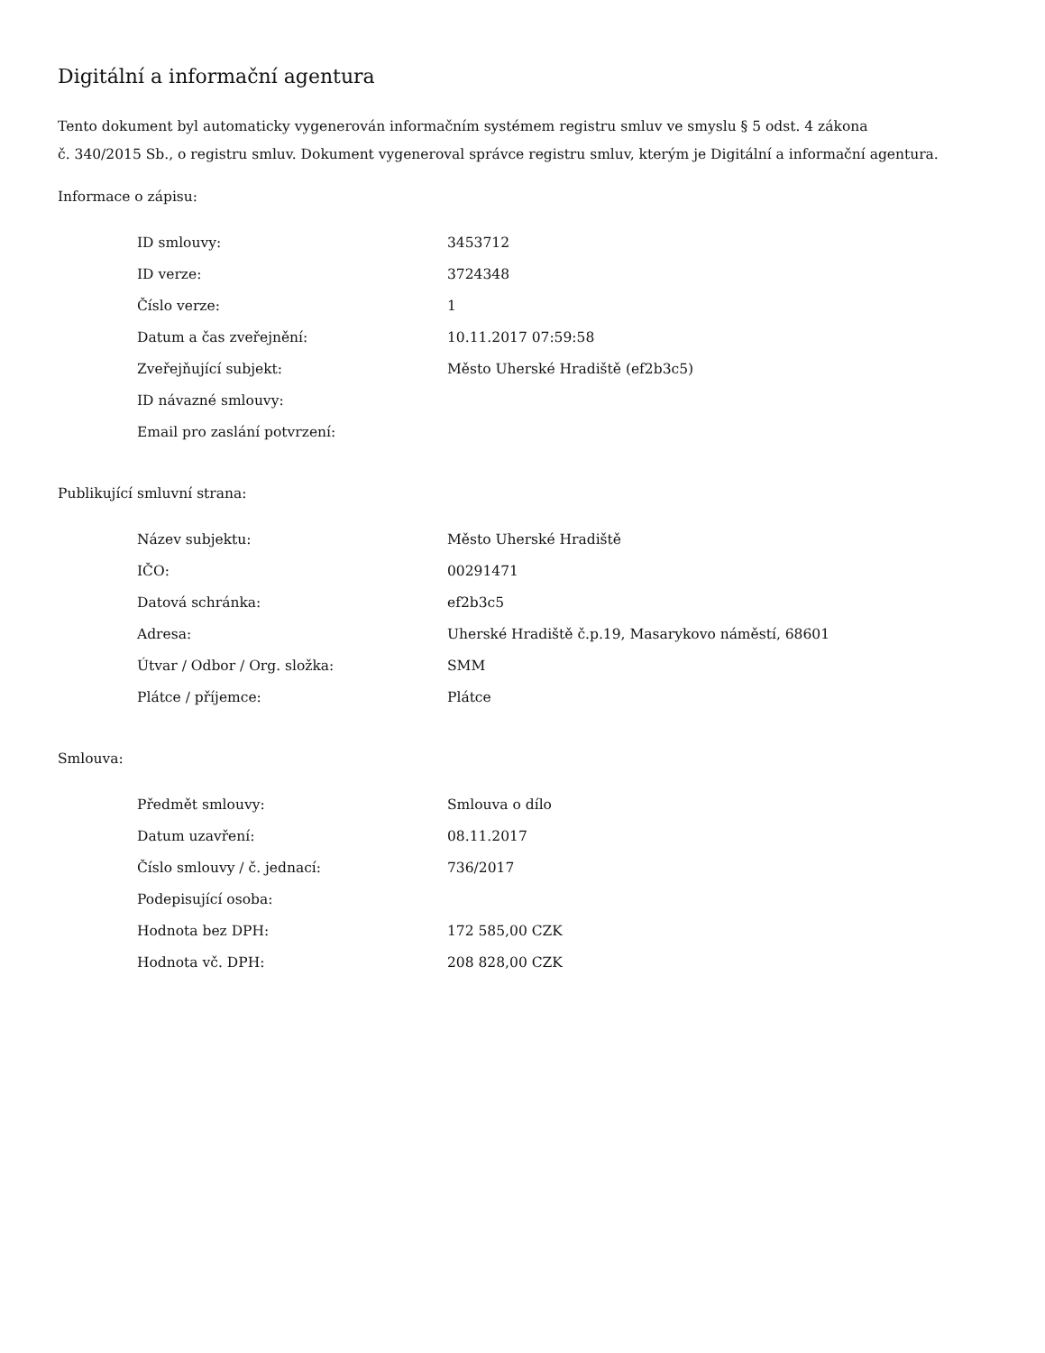Digitální a informační agentura
Tento dokument byl automaticky vygenerován informačním systémem registru smluv ve smyslu § 5 odst. 4 zákona
č. 340/2015 Sb., o registru smluv. Dokument vygeneroval správce registru smluv, kterým je Digitální a informační agentura.
Informace o zápisu:
| ID smlouvy: | 3453712 |
| ID verze: | 3724348 |
| Číslo verze: | 1 |
| Datum a čas zveřejnění: | 10.11.2017 07:59:58 |
| Zveřejňující subjekt: | Město Uherské Hradiště (ef2b3c5) |
| ID návazné smlouvy: | |
| Email pro zaslání potvrzení: | |
Publikující smluvní strana:
| Název subjektu: | Město Uherské Hradiště |
| IČO: | 00291471 |
| Datová schránka: | ef2b3c5 |
| Adresa: | Uherské Hradiště č.p.19, Masarykovo náměstí, 68601 |
| Útvar / Odbor / Org. složka: | SMM |
| Plátce / příjemce: | Plátce |
Smlouva:
| Předmět smlouvy: | Smlouva o dílo |
| Datum uzavření: | 08.11.2017 |
| Číslo smlouvy / č. jednací: | 736/2017 |
| Podepisující osoba: | |
| Hodnota bez DPH: | 172 585,00 CZK |
| Hodnota vč. DPH: | 208 828,00 CZK |